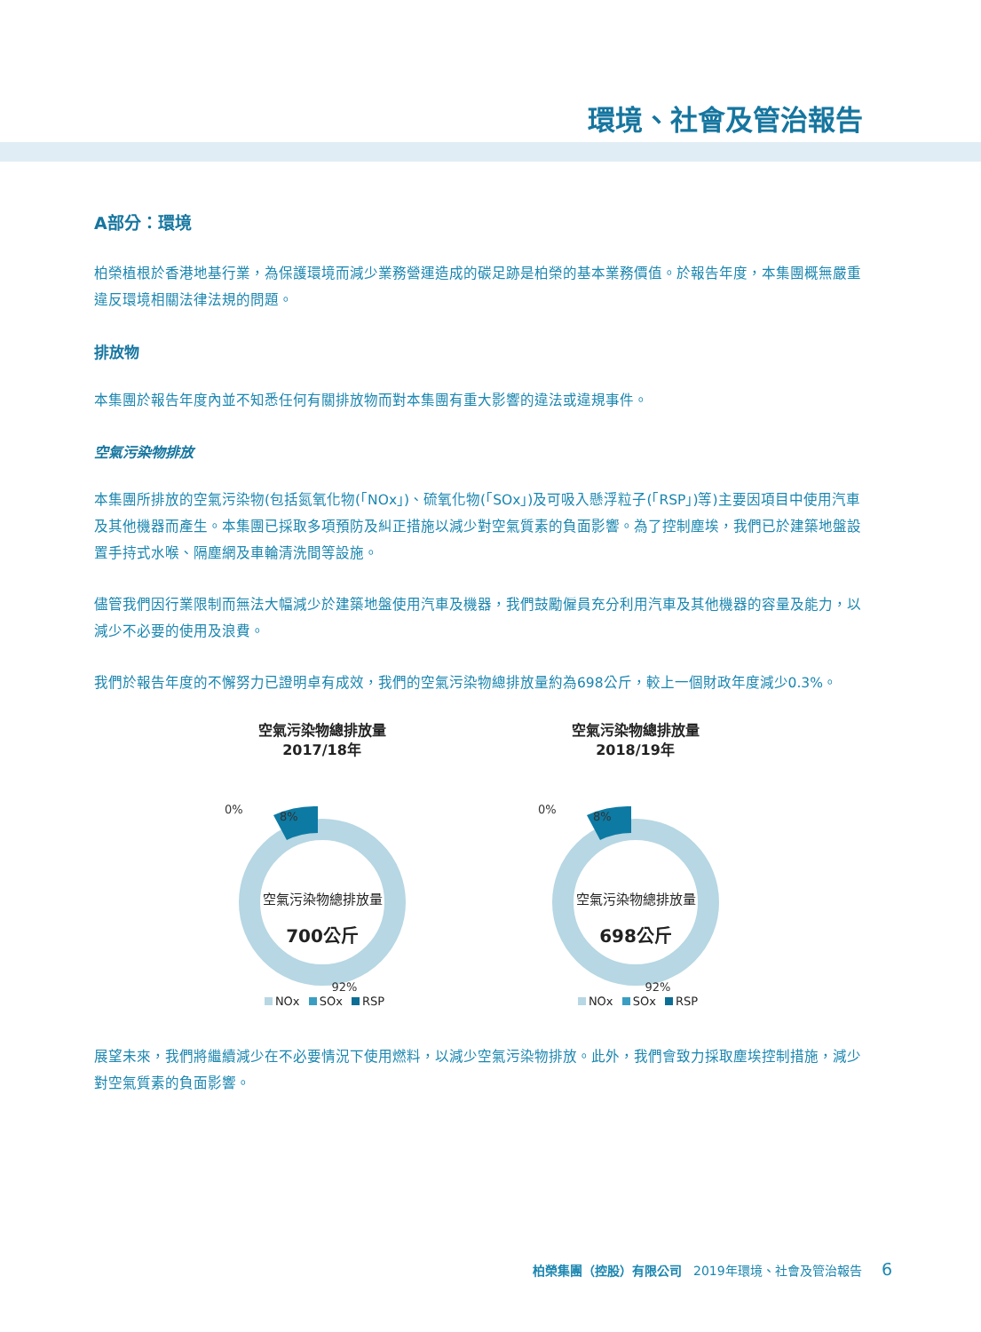環境、社會及管治報告
A部分：環境
柏榮植根於香港地基行業，為保護環境而減少業務營運造成的碳足跡是柏榮的基本業務價值。於報告年度，本集團概無嚴重違反環境相關法律法規的問題。
排放物
本集團於報告年度內並不知悉任何有關排放物而對本集團有重大影響的違法或違規事件。
空氣污染物排放
本集團所排放的空氣污染物(包括氮氧化物(「NOx」)、硫氧化物(「SOx」)及可吸入懸浮粒子(「RSP」)等)主要因項目中使用汽車及其他機器而產生。本集團已採取多項預防及糾正措施以減少對空氣質素的負面影響。為了控制塵埃，我們已於建築地盤設置手持式水喉、隔塵網及車輪清洗間等設施。
儘管我們因行業限制而無法大幅減少於建築地盤使用汽車及機器，我們鼓勵僱員充分利用汽車及其他機器的容量及能力，以減少不必要的使用及浪費。
我們於報告年度的不懈努力已證明卓有成效，我們的空氣污染物總排放量約為698公斤，較上一個財政年度減少0.3%。
空氣污染物總排放量
2017/18年
0%
8%
空氣污染物總排放量
700公斤
92%
NOx SOx RSP
空氣污染物總排放量
2018/19年
0%
8%
空氣污染物總排放量
698公斤
92%
NOx SOx RSP
展望未來，我們將繼續減少在不必要情況下使用燃料，以減少空氣污染物排放。此外，我們會致力採取塵埃控制措施，減少對空氣質素的負面影響。
柏榮集團（控股）有限公司 2019年環境、社會及管治報告 6